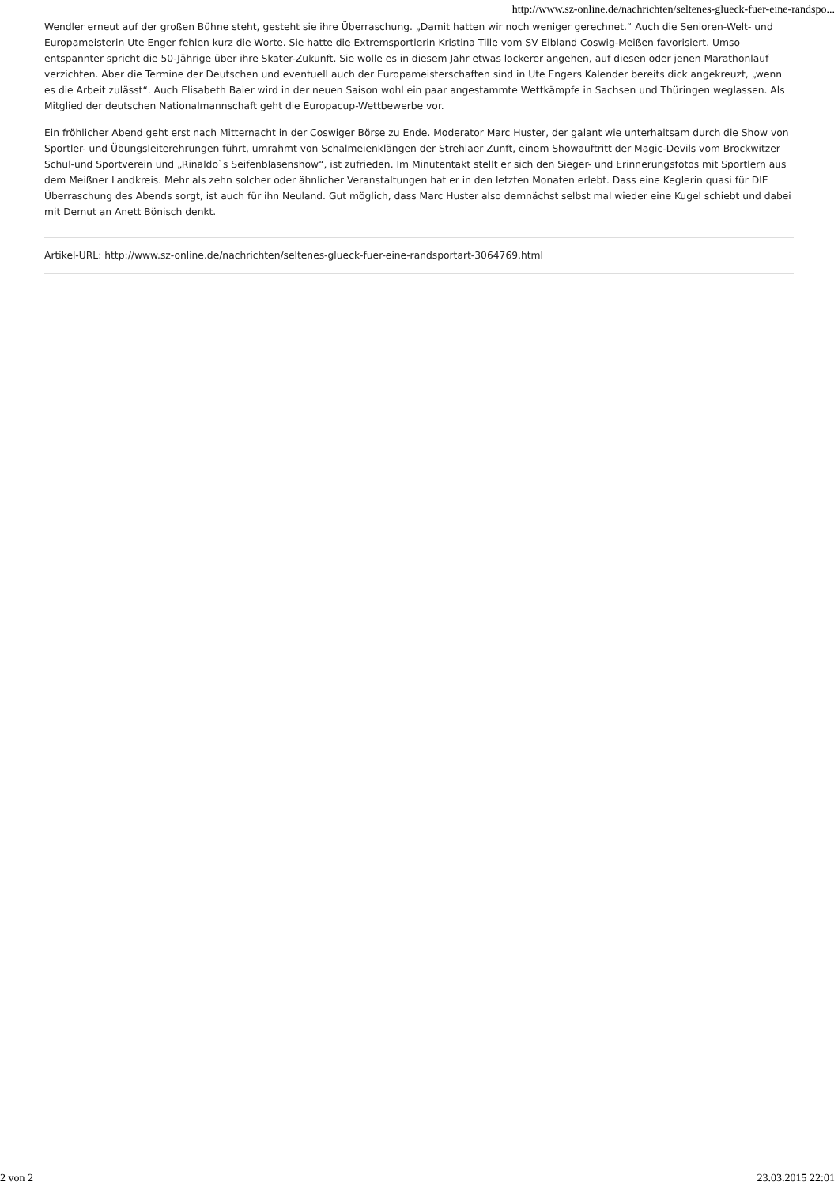http://www.sz-online.de/nachrichten/seltenes-glueck-fuer-eine-randspo...
Wendler erneut auf der großen Bühne steht, gesteht sie ihre Überraschung. „Damit hatten wir noch weniger gerechnet.“ Auch die Senioren-Welt- und Europameisterin Ute Enger fehlen kurz die Worte. Sie hatte die Extremsportlerin Kristina Tille vom SV Elbland Coswig-Meißen favorisiert. Umso entspannter spricht die 50-Jährige über ihre Skater-Zukunft. Sie wolle es in diesem Jahr etwas lockerer angehen, auf diesen oder jenen Marathonlauf verzichten. Aber die Termine der Deutschen und eventuell auch der Europameisterschaften sind in Ute Engers Kalender bereits dick angekreuzt, „wenn es die Arbeit zulässt“. Auch Elisabeth Baier wird in der neuen Saison wohl ein paar angestammte Wettkämpfe in Sachsen und Thüringen weglassen. Als Mitglied der deutschen Nationalmannschaft geht die Europacup-Wettbewerbe vor.
Ein fröhlicher Abend geht erst nach Mitternacht in der Coswiger Börse zu Ende. Moderator Marc Huster, der galant wie unterhaltsam durch die Show von Sportler- und Übungsleiterehrungen führt, umrahmt von Schalmeienklängen der Strehlaer Zunft, einem Showauftritt der Magic-Devils vom Brockwitzer Schul-und Sportverein und „Rinaldo`s Seifenblasenshow“, ist zufrieden. Im Minutentakt stellt er sich den Sieger- und Erinnerungsfotos mit Sportlern aus dem Meißner Landkreis. Mehr als zehn solcher oder ähnlicher Veranstaltungen hat er in den letzten Monaten erlebt. Dass eine Keglerin quasi für DIE Überraschung des Abends sorgt, ist auch für ihn Neuland. Gut möglich, dass Marc Huster also demnächst selbst mal wieder eine Kugel schiebt und dabei mit Demut an Anett Bönisch denkt.
Artikel-URL: http://www.sz-online.de/nachrichten/seltenes-glueck-fuer-eine-randsportart-3064769.html
2 von 2 23.03.2015 22:01